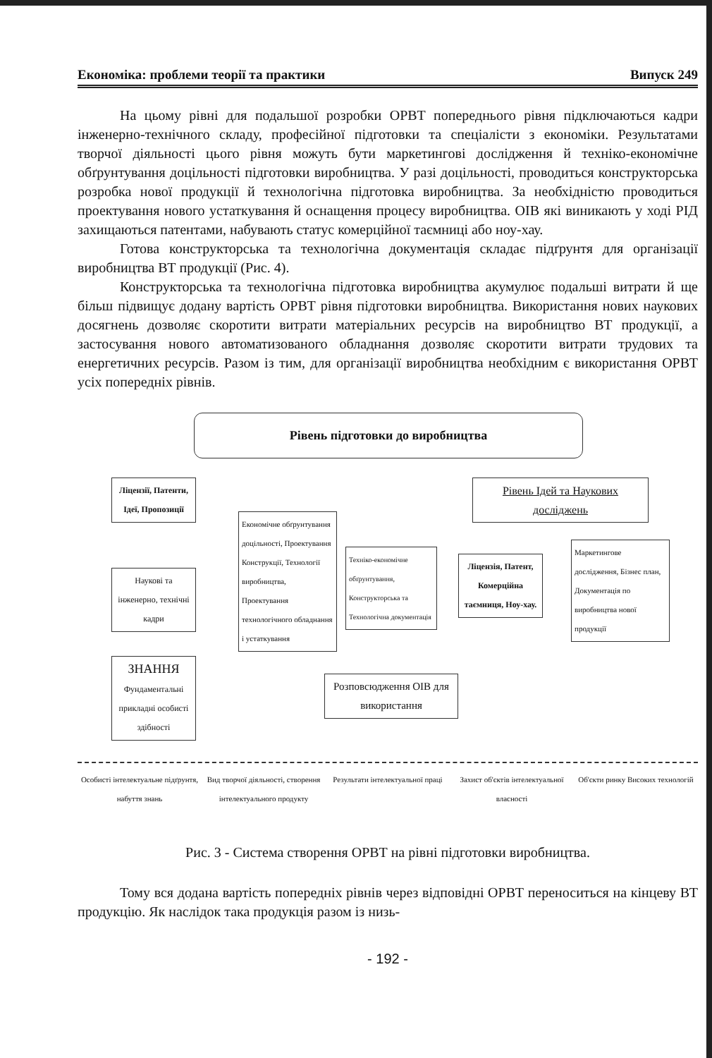Економіка: проблеми теорії та практики Випуск 249
На цьому рівні для подальшої розробки ОРВТ попереднього рівня підключаються кадри інженерно-технічного складу, професійної підготовки та спеціалісти з економіки. Результатами творчої діяльності цього рівня можуть бути маркетингові дослідження й техніко-економічне обґрунтування доцільності підготовки виробництва. У разі доцільності, проводиться конструкторська розробка нової продукції й технологічна підготовка виробництва. За необхідністю проводиться проектування нового устаткування й оснащення процесу виробництва. ОІВ які виникають у ході РІД захищаються патентами, набувають статус комерційної таємниці або ноу-хау.
Готова конструкторська та технологічна документація складає підґрунтя для організації виробництва ВТ продукції (Рис. 4).
Конструкторська та технологічна підготовка виробництва акумулює подальші витрати й ще більш підвищує додану вартість ОРВТ рівня підготовки виробництва. Використання нових наукових досягнень дозволяє скоротити витрати матеріальних ресурсів на виробництво ВТ продукції, а застосування нового автоматизованого обладнання дозволяє скоротити витрати трудових та енергетичних ресурсів. Разом із тим, для організації виробництва необхідним є використання ОРВТ усіх попередніх рівнів.
Рівень підготовки до виробництва
Ліцензії, Патенти, Ідеї, Пропозиції
Рівень Ідей та Наукових досліджень
Наукові та інженерно, технічні кадри
Економічне обґрунтування доцільності, Проектування Конструкції, Технології виробництва, Проектування технологічного обладнання і устаткування
Техніко-економічне обґрунтування, Конструкторська та Технологічна документація
Ліцензія, Патент, Комерційна таємниця, Ноу-хау.
Маркетингове дослідження, Бізнес план, Документація по виробництва нової продукції
ЗНАННЯ
Фундаментальні прикладні особисті здібності
Розповсюдження ОІВ для використання
Особисті інтелектуальне підґрунтя, набуття знань
Вид творчої діяльності, створення інтелектуального продукту
Результати інтелектуальної праці
Захист об'єктів інтелектуальної власності
Об'єкти ринку Високих технологій
Рис. 3 - Система створення ОРВТ на рівні підготовки виробництва.
Тому вся додана вартість попередніх рівнів через відповідні ОРВТ переноситься на кінцеву ВТ продукцію. Як наслідок така продукція разом із низь-
- 192 -